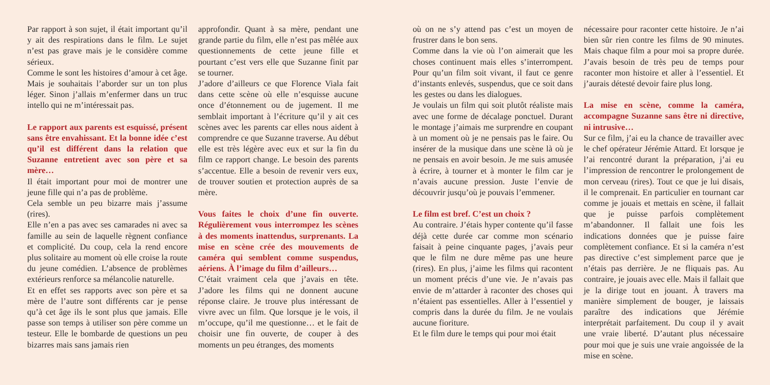Par rapport à son sujet, il était important qu’il y ait des respirations dans le film. Le sujet n’est pas grave mais je le considère comme sérieux.
Comme le sont les histoires d’amour à cet âge. Mais je souhaitais l’aborder sur un ton plus léger. Sinon j’allais m’enfermer dans un truc intello qui ne m’intéressait pas.
Le rapport aux parents est esquissé, présent sans être envahissant. Et la bonne idée c’est qu’il est différent dans la relation que Suzanne entretient avec son père et sa mère…
Il était important pour moi de montrer une jeune fille qui n’a pas de problème.
Cela semble un peu bizarre mais j’assume (rires).
Elle n’en a pas avec ses camarades ni avec sa famille au sein de laquelle règnent confiance et complicité. Du coup, cela la rend encore plus solitaire au moment où elle croise la route du jeune comédien. L’absence de problèmes extérieurs renforce sa mélancolie naturelle.
Et en effet ses rapports avec son père et sa mère de l’autre sont différents car je pense qu’à cet âge ils le sont plus que jamais. Elle passe son temps à utiliser son père comme un testeur. Elle le bombarde de questions un peu bizarres mais sans jamais rien
approfondir. Quant à sa mère, pendant une grande partie du film, elle n’est pas mêlée aux questionnements de cette jeune fille et pourtant c’est vers elle que Suzanne finit par se tourner.
J’adore d’ailleurs ce que Florence Viala fait dans cette scène où elle n’esquisse aucune once d’étonnement ou de jugement. Il me semblait important à l’écriture qu’il y ait ces scènes avec les parents car elles nous aident à comprendre ce que Suzanne traverse. Au début elle est très légère avec eux et sur la fin du film ce rapport change. Le besoin des parents s’accentue. Elle a besoin de revenir vers eux, de trouver soutien et protection auprès de sa mère.
Vous faites le choix d’une fin ouverte. Régulièrement vous interrompez les scènes à des moments inattendus, surprenants. La mise en scène crée des mouvements de caméra qui semblent comme suspendus, aériens. À l’image du film d’ailleurs…
C’était vraiment cela que j’avais en tête. J’adore les films qui ne donnent aucune réponse claire. Je trouve plus intéressant de vivre avec un film. Que lorsque je le vois, il m’occupe, qu’il me questionne… et le fait de choisir une fin ouverte, de couper à des moments un peu étranges, des moments
où on ne s’y attend pas c’est un moyen de frustrer dans le bon sens.
Comme dans la vie où l’on aimerait que les choses continuent mais elles s’interrompent. Pour qu’un film soit vivant, il faut ce genre d’instants enlevés, suspendus, que ce soit dans les gestes ou dans les dialogues.
Je voulais un film qui soit plutôt réaliste mais avec une forme de décalage ponctuel. Durant le montage j’aimais me surprendre en coupant à un moment où je ne pensais pas le faire. Ou insérer de la musique dans une scène là où je ne pensais en avoir besoin. Je me suis amusée à écrire, à tourner et à monter le film car je n’avais aucune pression. Juste l’envie de découvrir jusqu’où je pouvais l’emmener.
Le film est bref. C’est un choix ?
Au contraire. J’étais hyper contente qu’il fasse déjà cette durée car comme mon scénario faisait à peine cinquante pages, j’avais peur que le film ne dure même pas une heure (rires). En plus, j’aime les films qui racontent un moment précis d’une vie. Je n’avais pas envie de m’attarder à raconter des choses qui n’étaient pas essentielles. Aller à l’essentiel y compris dans la durée du film. Je ne voulais aucune fioriture.
Et le film dure le temps qui pour moi était
nécessaire pour raconter cette histoire. Je n’ai bien sûr rien contre les films de 90 minutes. Mais chaque film a pour moi sa propre durée. J’avais besoin de très peu de temps pour raconter mon histoire et aller à l’essentiel. Et j’aurais détesté devoir faire plus long.
La mise en scène, comme la caméra, accompagne Suzanne sans être ni directive, ni intrusive…
Sur ce film, j’ai eu la chance de travailler avec le chef opérateur Jérémie Attard. Et lorsque je l’ai rencontré durant la préparation, j’ai eu l’impression de rencontrer le prolongement de mon cerveau (rires). Tout ce que je lui disais, il le comprenait. En particulier en tournant car comme je jouais et mettais en scène, il fallait que je puisse parfois complètement m’abandonner. Il fallait une fois les indications données que je puisse faire complètement confiance. Et si la caméra n’est pas directive c’est simplement parce que je n’étais pas derrière. Je ne fliquais pas. Au contraire, je jouais avec elle. Mais il fallait que je la dirige tout en jouant. À travers ma manière simplement de bouger, je laissais paraître des indications que Jérémie interprétait parfaitement. Du coup il y avait une vraie liberté. D’autant plus nécessaire pour moi que je suis une vraie angoissée de la mise en scène.